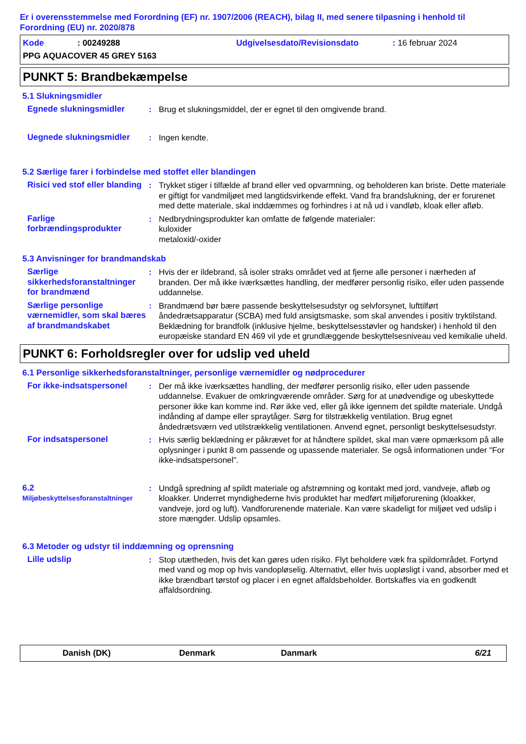Er i overensstemmelse med Forordning (EF) nr. 1907/2006 (REACH), bilag II, med senere tilpasning i henhold til Forordning (EU) nr. 2020/878
Kode: 00249288 Udgivelsesdato/Revisionsdato: 16 februar 2024
PPG AQUACOVER 45 GREY 5163
PUNKT 5: Brandbekæmpelse
5.1 Slukningsmidler
Egnede slukningsmidler : Brug et slukningsmiddel, der er egnet til den omgivende brand.
Uegnede slukningsmidler : Ingen kendte.
5.2 Særlige farer i forbindelse med stoffet eller blandingen
Risici ved stof eller blanding
: Trykket stiger i tilfælde af brand eller ved opvarmning, og beholderen kan briste. Dette materiale er giftigt for vandmiljøet med langtidsvirkende effekt. Vand fra brandslukning, der er forurenet med dette materiale, skal inddæmmes og forhindres i at nå ud i vandløb, kloak eller afløb.
Farlige forbrændingsprodukter
: Nedbrydningsprodukter kan omfatte de følgende materialer:
kuloxider
metaloxid/-oxider
5.3 Anvisninger for brandmandskab
Særlige sikkerhedsforanstaltninger for brandmænd
: Hvis der er ildebrand, så isoler straks området ved at fjerne alle personer i nærheden af branden. Der må ikke iværksættes handling, der medfører personlig risiko, eller uden passende uddannelse.
Særlige personlige værnemidler, som skal bæres af brandmandskabet
: Brandmænd bør bære passende beskyttelsesudstyr og selvforsynet, lufttilført åndedrætsapparatur (SCBA) med fuld ansigtsmaske, som skal anvendes i positiv tryktilstand. Beklædning for brandfolk (inklusive hjelme, beskyttelsesstøvler og handsker) i henhold til den europæiske standard EN 469 vil yde et grundlæggende beskyttelsesniveau ved kemikalie uheld.
PUNKT 6: Forholdsregler over for udslip ved uheld
6.1 Personlige sikkerhedsforanstaltninger, personlige værnemidler og nødprocedurer
For ikke-indsatspersonel : Der må ikke iværksættes handling, der medfører personlig risiko, eller uden passende uddannelse. Evakuer de omkringværende områder. Sørg for at unødvendige og ubeskyttede personer ikke kan komme ind. Rør ikke ved, eller gå ikke igennem det spildte materiale. Undgå indånding af dampe eller spraytåger. Sørg for tilstrækkelig ventilation. Brug egnet åndedrætsværn ved utilstrækkelig ventilationen. Anvend egnet, personligt beskyttelsesudstyr.
For indsatspersonel : Hvis særlig beklædning er påkrævet for at håndtere spildet, skal man være opmærksom på alle oplysninger i punkt 8 om passende og upassende materialer. Se også informationen under "For ikke-indsatspersonel".
6.2
Miljøbeskyttelsesforanstaltninger
: Undgå spredning af spildt materiale og afstrømning og kontakt med jord, vandveje, afløb og kloakker. Underret myndighederne hvis produktet har medført miljøforurening (kloakker, vandveje, jord og luft). Vandforurenende materiale. Kan være skadeligt for miljøet ved udslip i store mængder. Udslip opsamles.
6.3 Metoder og udstyr til inddæmning og oprensning
Lille udslip : Stop utætheden, hvis det kan gøres uden risiko. Flyt beholdere væk fra spildområdet. Fortynd med vand og mop op hvis vandopløselig. Alternativt, eller hvis uopløsligt i vand, absorber med et ikke brændbart tørstof og placer i en egnet affaldsbeholder. Bortskaffes via en godkendt affaldsordning.
Danish (DK) Denmark Danmark 6/21